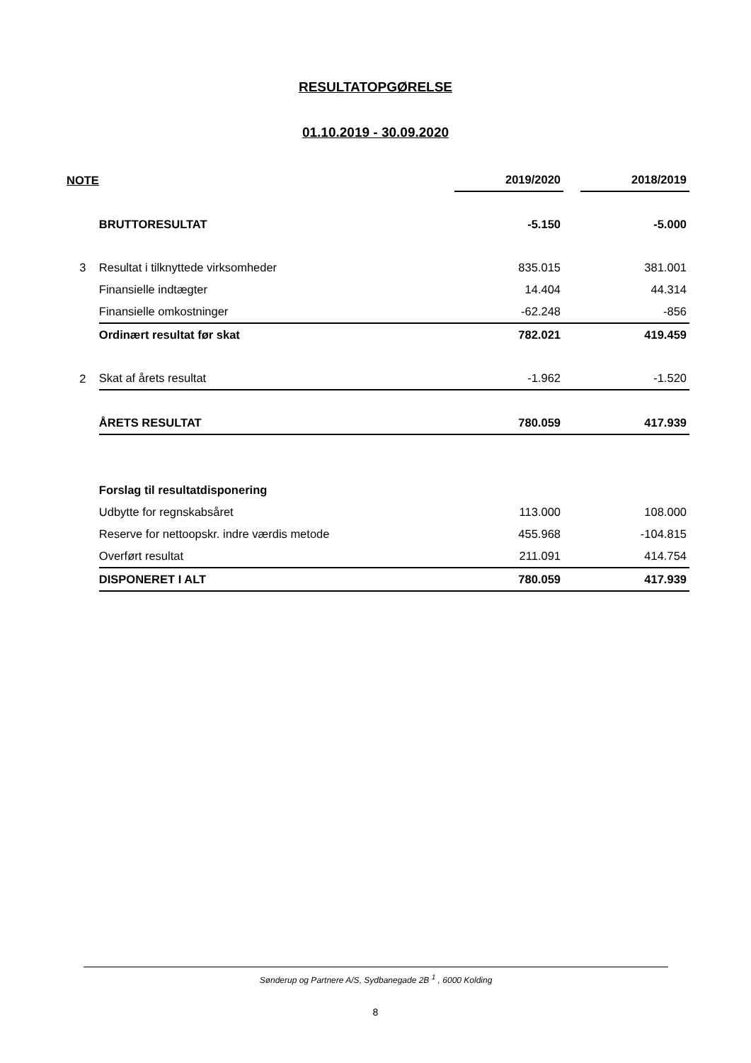RESULTATOPGØRELSE
01.10.2019 - 30.09.2020
| NOTE | | 2019/2020 | | 2018/2019 |
| --- | --- | --- | --- | --- |
| | BRUTTORESULTAT | -5.150 | | -5.000 |
| 3 | Resultat i tilknyttede virksomheder | 835.015 | | 381.001 |
| | Finansielle indtægter | 14.404 | | 44.314 |
| | Finansielle omkostninger | -62.248 | | -856 |
| | Ordinært resultat før skat | 782.021 | | 419.459 |
| 2 | Skat af årets resultat | -1.962 | | -1.520 |
| | ÅRETS RESULTAT | 780.059 | | 417.939 |
| | Forslag til resultatdisponering | | | |
| | Udbytte for regnskabsåret | 113.000 | | 108.000 |
| | Reserve for nettoopskr. indre værdis metode | 455.968 | | -104.815 |
| | Overført resultat | 211.091 | | 414.754 |
| | DISPONERET I ALT | 780.059 | | 417.939 |
Sønderup og Partnere A/S, Sydbanegade 2B <sup>1</sup> , 6000 Kolding
8